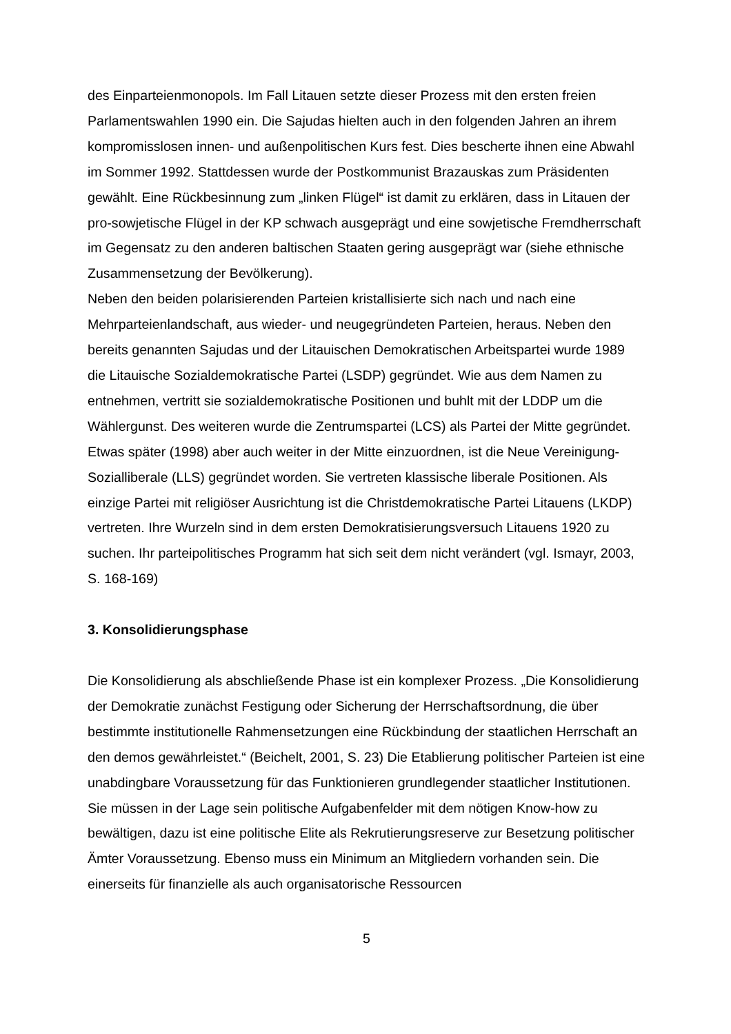des Einparteienmonopols. Im Fall Litauen setzte dieser Prozess mit den ersten freien Parlamentswahlen 1990 ein. Die Sajudas hielten auch in den folgenden Jahren an ihrem kompromisslosen innen- und außenpolitischen Kurs fest. Dies bescherte ihnen eine Abwahl im Sommer 1992. Stattdessen wurde der Postkommunist Brazauskas zum Präsidenten gewählt. Eine Rückbesinnung zum „linken Flügel“ ist damit zu erklären, dass in Litauen der pro-sowjetische Flügel in der KP schwach ausgeprägt und eine sowjetische Fremdherrschaft im Gegensatz zu den anderen baltischen Staaten gering ausgeprägt war (siehe ethnische Zusammensetzung der Bevölkerung).
Neben den beiden polarisierenden Parteien kristallisierte sich nach und nach eine Mehrparteienlandschaft, aus wieder- und neugegründeten Parteien, heraus. Neben den bereits genannten Sajudas und der Litauischen Demokratischen Arbeitspartei wurde 1989 die Litauische Sozialdemokratische Partei (LSDP) gegründet. Wie aus dem Namen zu entnehmen, vertritt sie sozialdemokratische Positionen und buhlt mit der LDDP um die Wählergunst. Des weiteren wurde die Zentrumspartei (LCS) als Partei der Mitte gegründet. Etwas später (1998) aber auch weiter in der Mitte einzuordnen, ist die Neue Vereinigung- Sozialliberale (LLS) gegründet worden. Sie vertreten klassische liberale Positionen. Als einzige Partei mit religiöser Ausrichtung ist die Christdemokratische Partei Litauens (LKDP) vertreten. Ihre Wurzeln sind in dem ersten Demokratisierungsversuch Litauens 1920 zu suchen. Ihr parteipolitisches Programm hat sich seit dem nicht verändert (vgl. Ismayr, 2003, S. 168-169)
3. Konsolidierungsphase
Die Konsolidierung als abschließende Phase ist ein komplexer Prozess. „Die Konsolidierung der Demokratie zunächst Festigung oder Sicherung der Herrschaftsordnung, die über bestimmte institutionelle Rahmensetzungen eine Rückbindung der staatlichen Herrschaft an den demos gewährleistet.“ (Beichelt, 2001, S. 23) Die Etablierung politischer Parteien ist eine unabdingbare Voraussetzung für das Funktionieren grundlegender staatlicher Institutionen. Sie müssen in der Lage sein politische Aufgabenfelder mit dem nötigen Know-how zu bewältigen, dazu ist eine politische Elite als Rekrutierungsreserve zur Besetzung politischer Ämter Voraussetzung. Ebenso muss ein Minimum an Mitgliedern vorhanden sein. Die einerseits für finanzielle als auch organisatorische Ressourcen
5